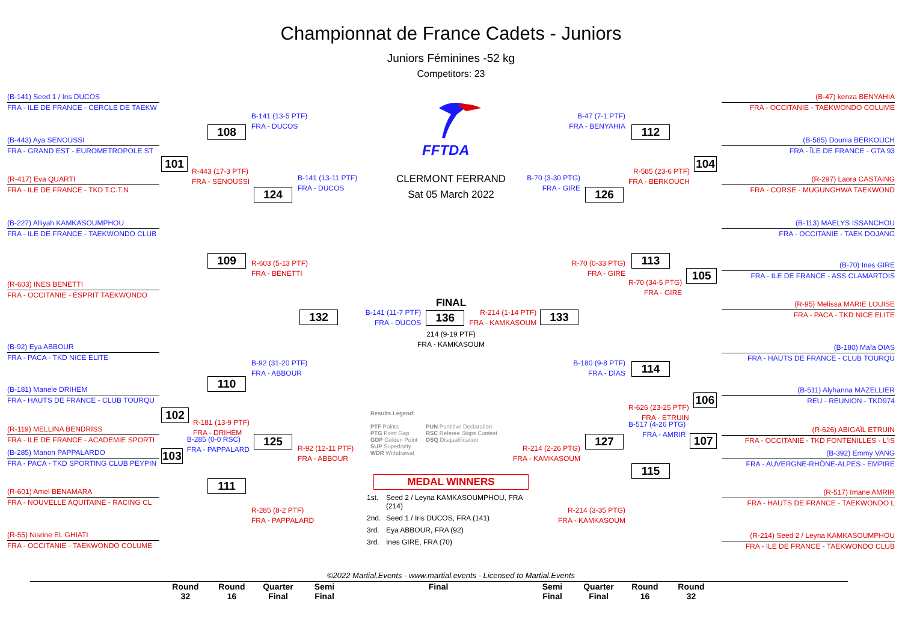Championnat de France Cadets - Juniors
Juniors Féminines -52 kg
Competitors: 23
(B-141) Seed 1 / Iris DUCOS
FRA - ILE DE FRANCE - CERCLE DE TAEKW
(B-443) Aya SENOUSSI
FRA - GRAND EST - EUROMETROPOLE ST
(R-417) Eva QUARTI
FRA - ILE DE FRANCE - TKD T.C.T.N
(B-227) Alliyah KAMKASOUMPHOU
FRA - ILE DE FRANCE - TAEKWONDO CLUB
(R-603) INES BENETTI
FRA - OCCITANIE - ESPRIT TAEKWONDO
(B-92) Eya ABBOUR
FRA - PACA - TKD NICE ELITE
(B-181) Manele DRIHEM
FRA - HAUTS DE FRANCE - CLUB TOURQU
(R-119) MELLINA BENDRISS
FRA - ILE DE FRANCE - ACADEMIE SPORTI
(B-285) Manon PAPPALARDO
FRA - PACA - TKD SPORTING CLUB PEYPIN
(R-601) Amel BENAMARA
FRA - NOUVELLE AQUITAINE - RACING CL
(R-55) Nisrine EL GHIATI
FRA - OCCITANIE - TAEKWONDO COLUME
108
101
R-443 (17-3 PTF)
FRA - SENOUSSI
109
110
102
R-181 (13-9 PTF)
FRA - DRIHEM
103
B-285 (0-0 RSC)
FRA - PAPPALARD
111
B-141 (13-5 PTF)
FRA - DUCOS
124
R-603 (5-13 PTF)
FRA - BENETTI
B-92 (31-20 PTF)
FRA - ABBOUR
125
R-285 (8-2 PTF)
FRA - PAPPALARD
B-141 (13-11 PTF)
FRA - DUCOS
132
R-92 (12-11 PTF)
FRA - ABBOUR
FFTDA
CLERMONT FERRAND
Sat 05 March 2022
FINAL
B-141 (11-7 PTF)
FRA - DUCOS
136
R-214 (1-14 PTF)
FRA - KAMKASOUM
214 (9-19 PTF)
FRA - KAMKASOUM
Results Legend:
PTF Points
PTG Point Gap
GDP Golden Point
SUP Superiority
WDR Withdrawal
PUN Puntitive Declaration
RSC Referee Stops Contest
DSQ Disqualification
MEDAL WINNERS
1st. Seed 2 / Leyna KAMKASOUMPHOU, FRA (214)
2nd. Seed 1 / Iris DUCOS, FRA (141)
3rd. Eya ABBOUR, FRA (92)
3rd. Ines GIRE, FRA (70)
B-70 (3-30 PTG)
FRA - GIRE
133
R-214 (2-26 PTG)
FRA - KAMKASOUM
B-47 (7-1 PTF)
FRA - BENYAHIA
126
R-70 (0-33 PTG)
FRA - GIRE
B-180 (9-8 PTF)
FRA - DIAS
127
R-214 (3-35 PTG)
FRA - KAMKASOUM
112
R-585 (23-6 PTF)
FRA - BERKOUCH
104
113
R-70 (34-5 PTG)
FRA - GIRE
105
114
R-626 (23-25 PTF)
FRA - ETRUIN
106
B-517 (4-26 PTG)
FRA - AMRIR
107
115
(B-47) kenza BENYAHIA
FRA - OCCITANIE - TAEKWONDO COLUME
(B-585) Dounia BERKOUCH
FRA - ÎLE DE FRANCE - GTA 93
(R-297) Laora CASTAING
FRA - CORSE - MUGUNGHWA TAEKWOND
(B-113) MAELYS ISSANCHOU
FRA - OCCITANIE - TAEK DOJANG
(B-70) Ines GIRE
FRA - ILE DE FRANCE - ASS CLAMARTOIS
(R-95) Melissa MARIE LOUISE
FRA - PACA - TKD NICE ELITE
(B-180) Maïa DIAS
FRA - HAUTS DE FRANCE - CLUB TOURQU
(B-511) Alyhanna MAZELLIER
REU - REUNION - TKD974
(R-626) ABIGAÏL ETRUIN
FRA - OCCITANIE - TKD FONTENILLES - L'IS
(B-392) Emmy VANG
FRA - AUVERGNE-RHÔNE-ALPES - EMPIRE
(R-517) Imane AMRIR
FRA - HAUTS DE FRANCE - TAEKWONDO L
(R-214) Seed 2 / Leyna KAMKASOUMPHOU
FRA - ILE DE FRANCE - TAEKWONDO CLUB
©2022 Martial.Events - www.martial.events - Licensed to Martial.Events
Round
32
Round
16
Quarter
Final
Semi
Final
Final Semi
Final
Quarter
Final
Round
16
Round
32